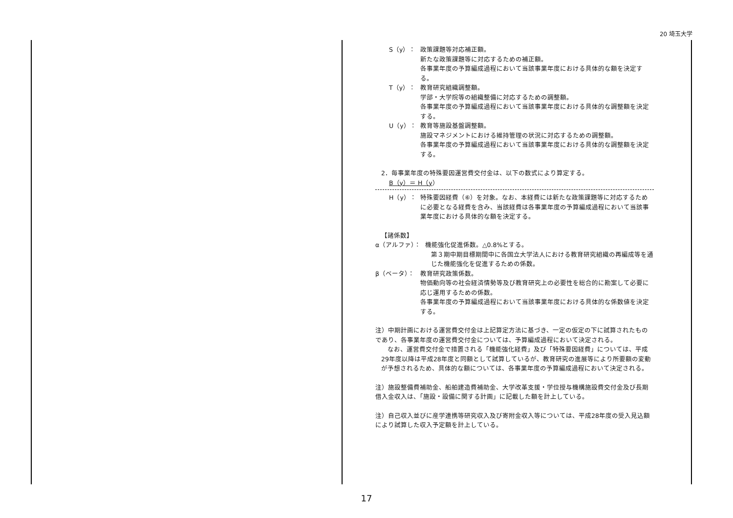20 埼玉大学
S（y）： 政策課題等対応補正額。
新たな政策課題等に対応するための補正額。
各事業年度の予算編成過程において当該事業年度における具体的な額を決定する。
T（y）： 教育研究組織調整額。
学部・大学院等の組織整備に対応するための調整額。
各事業年度の予算編成過程において当該事業年度における具体的な調整額を決定する。
U（y）： 教育等施設基盤調整額。
施設マネジメントにおける維持管理の状況に対応するための調整額。
各事業年度の予算編成過程において当該事業年度における具体的な調整額を決定する。
2．毎事業年度の特殊要因運営費交付金は、以下の数式により算定する。
B（y）＝ H（y）
H（y）： 特殊要因経費（⑥）を対象。なお、本経費には新たな政策課題等に対応するために必要となる経費を含み、当該経費は各事業年度の予算編成過程において当該事業年度における具体的な額を決定する。
【諸係数】
α（アルファ）： 機能強化促進係数。△0.8%とする。
第３期中期目標期間中に各国立大学法人における教育研究組織の再編成等を通じた機能強化を促進するための係数。
β（ベータ）： 教育研究政策係数。
物価動向等の社会経済情勢等及び教育研究上の必要性を総合的に勘案して必要に応じ運用するための係数。
各事業年度の予算編成過程において当該事業年度における具体的な係数値を決定する。
注）中期計画における運営費交付金は上記算定方法に基づき、一定の仮定の下に試算されたものであり、各事業年度の運営費交付金については、予算編成過程において決定される。
　なお、運営費交付金で措置される「機能強化経費」及び「特殊要因経費」については、平成29年度以降は平成28年度と同額として試算しているが、教育研究の進展等により所要額の変動が予想されるため、具体的な額については、各事業年度の予算編成過程において決定される。
注）施設整備費補助金、船舶建造費補助金、大学改革支援・学位授与機構施設費交付金及び長期借入金収入は、「施設・設備に関する計画」に記載した額を計上している。
注）自己収入並びに産学連携等研究収入及び寄附金収入等については、平成28年度の受入見込額により試算した収入予定額を計上している。
17